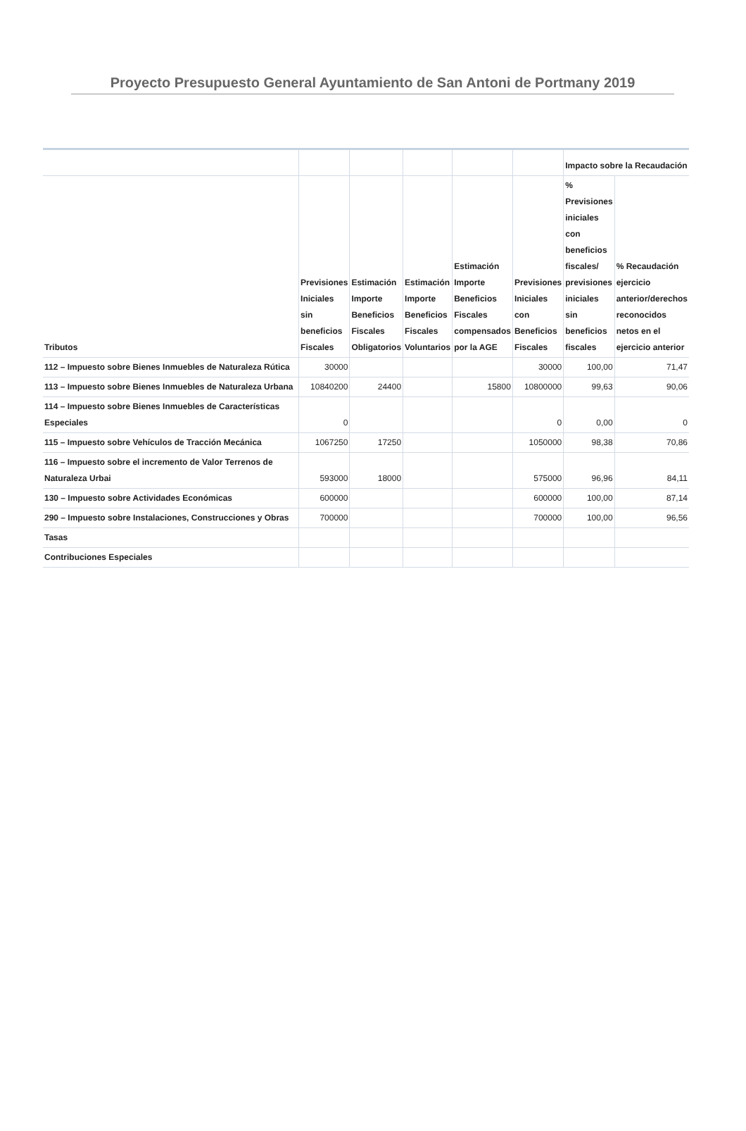Proyecto Presupuesto General Ayuntamiento de San Antoni de Portmany 2019
| | | | | | | Impacto sobre la Recaudación | |
| --- | --- | --- | --- | --- | --- | --- | --- |
| Tributos | Previsiones Iniciales sin beneficios Fiscales | Estimación Importe Beneficios Fiscales Obligatorios | Estimación Importe Beneficios Fiscales Voluntarios | Estimación Importe Beneficios Fiscales compensados por la AGE | Previsiones Iniciales con Beneficios Fiscales | % Previsiones iniciales con beneficios fiscales/ previsiones iniciales sin beneficios fiscales | % Recaudación ejercicio anterior/derechos reconocidos netos en el ejercicio anterior |
| 112 – Impuesto sobre Bienes Inmuebles de Naturaleza Rútica | 30000 | | | | 30000 | 100,00 | 71,47 |
| 113 – Impuesto sobre Bienes Inmuebles de Naturaleza Urbana | 10840200 | 24400 | | 15800 | 10800000 | 99,63 | 90,06 |
| 114 – Impuesto sobre Bienes Inmuebles de Características Especiales | 0 | | | | 0 | 0,00 | 0 |
| 115 – Impuesto sobre Vehículos de Tracción Mecánica | 1067250 | 17250 | | | 1050000 | 98,38 | 70,86 |
| 116 – Impuesto sobre el incremento de Valor Terrenos de Naturaleza Urbai | 593000 | 18000 | | | 575000 | 96,96 | 84,11 |
| 130 – Impuesto sobre Actividades Económicas | 600000 | | | | 600000 | 100,00 | 87,14 |
| 290 – Impuesto sobre Instalaciones, Construcciones y Obras | 700000 | | | | 700000 | 100,00 | 96,56 |
| Tasas | | | | | | | |
| Contribuciones Especiales | | | | | | | |